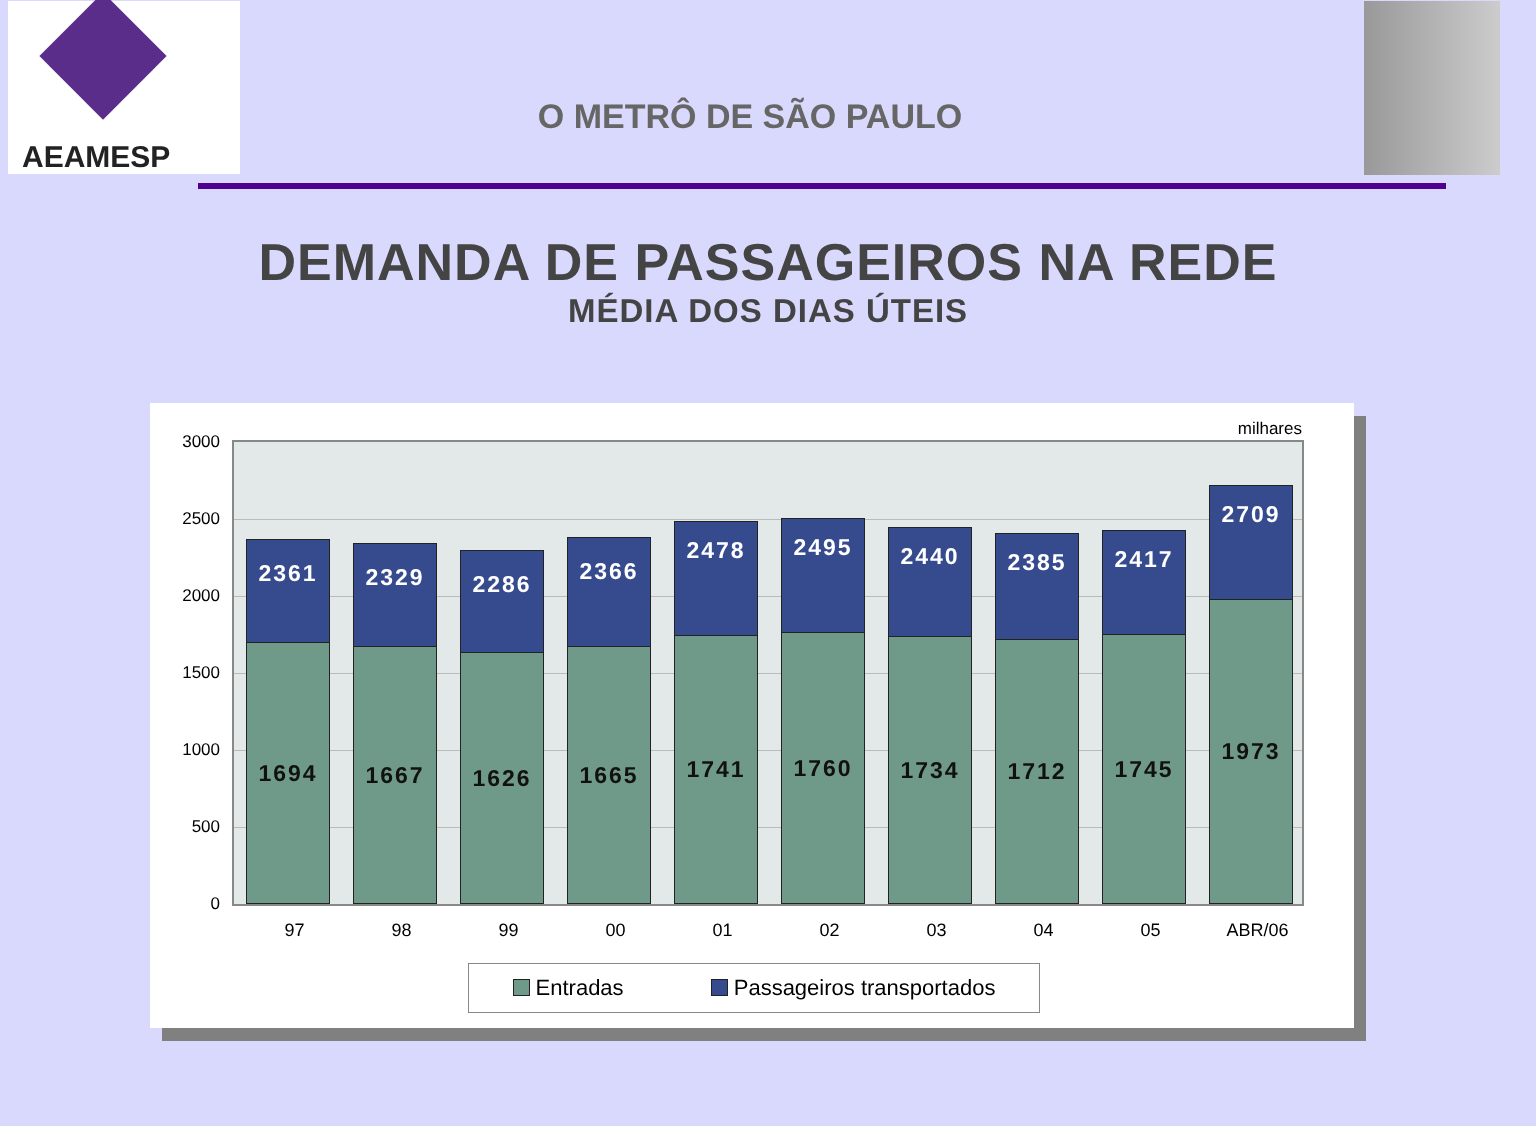AEAMESP
O METRÔ DE SÃO PAULO
DEMANDA DE PASSAGEIROS NA REDE
MÉDIA DOS DIAS ÚTEIS
milhares
3000
2500
2000
1500
1000
500
0
2361
1694
2329
1667
2286
1626
2366
1665
2478
1741
2495
1760
2440
1734
2385
1712
2417
1745
2709
1973
97 98 99 00 01 02 03 04 05 ABR/06
Entradas Passageiros transportados